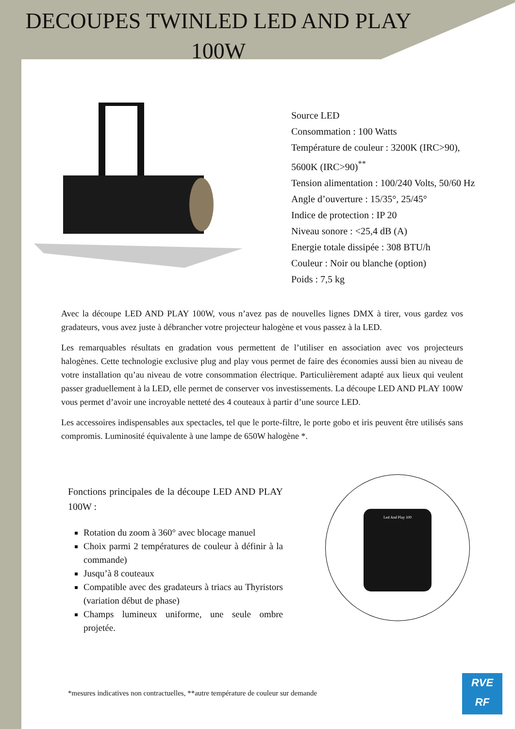DECOUPES TWINLED LED AND PLAY 100W
Source LED
Consommation : 100 Watts
Température de couleur : 3200K (IRC>90),
5600K (IRC>90)<sup>**</sup>
Tension alimentation : 100/240 Volts, 50/60 Hz
Angle d’ouverture : 15/35°, 25/45°
Indice de protection : IP 20
Niveau sonore : <25,4 dB (A)
Energie totale dissipée : 308 BTU/h
Couleur : Noir ou blanche (option)
Poids : 7,5 kg
Avec la découpe LED AND PLAY 100W, vous n’avez pas de nouvelles lignes DMX à tirer, vous gardez vos gradateurs, vous avez juste à débrancher votre projecteur halogène et vous passez à la LED.
Les remarquables résultats en gradation vous permettent de l’utiliser en association avec vos projecteurs halogènes. Cette technologie exclusive plug and play vous permet de faire des économies aussi bien au niveau de votre installation qu’au niveau de votre consommation électrique. Particulièrement adapté aux lieux qui veulent passer graduellement à la LED, elle permet de conserver vos investissements. La découpe LED AND PLAY 100W vous permet d’avoir une incroyable netteté des 4 couteaux à partir d’une source LED.
Les accessoires indispensables aux spectacles, tel que le porte-filtre, le porte gobo et iris peuvent être utilisés sans compromis. Luminosité équivalente à une lampe de 650W halogène *.
Fonctions principales de la découpe LED AND PLAY 100W :
Rotation du zoom à 360° avec blocage manuel
Choix parmi 2 températures de couleur à définir à la commande)
Jusqu’à 8 couteaux
Compatible avec des gradateurs à triacs au Thyristors (variation début de phase)
Champs lumineux uniforme, une seule ombre projetée.
Led And Play 100
*mesures indicatives non contractuelles, **autre température de couleur sur demande
RVE
RF